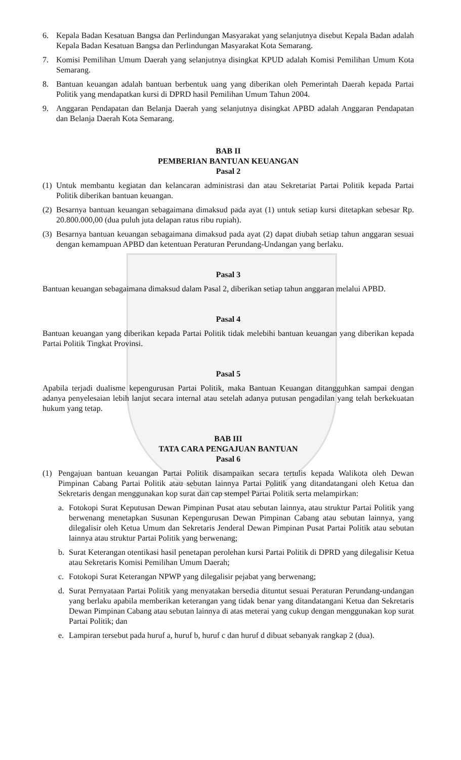6. Kepala Badan Kesatuan Bangsa dan Perlindungan Masyarakat yang selanjutnya disebut Kepala Badan adalah Kepala Badan Kesatuan Bangsa dan Perlindungan Masyarakat Kota Semarang.
7. Komisi Pemilihan Umum Daerah yang selanjutnya disingkat KPUD adalah Komisi Pemilihan Umum Kota Semarang.
8. Bantuan keuangan adalah bantuan berbentuk uang yang diberikan oleh Pemerintah Daerah kepada Partai Politik yang mendapatkan kursi di DPRD hasil Pemilihan Umum Tahun 2004.
9. Anggaran Pendapatan dan Belanja Daerah yang selanjutnya disingkat APBD adalah Anggaran Pendapatan dan Belanja Daerah Kota Semarang.
BAB II
PEMBERIAN BANTUAN KEUANGAN
Pasal 2
(1) Untuk membantu kegiatan dan kelancaran administrasi dan atau Sekretariat Partai Politik kepada Partai Politik diberikan bantuan keuangan.
(2) Besarnya bantuan keuangan sebagaimana dimaksud pada ayat (1) untuk setiap kursi ditetapkan sebesar Rp. 20.800.000,00 (dua puluh juta delapan ratus ribu rupiah).
(3) Besarnya bantuan keuangan sebagaimana dimaksud pada ayat (2) dapat diubah setiap tahun anggaran sesuai dengan kemampuan APBD dan ketentuan Peraturan Perundang-Undangan yang berlaku.
Pasal 3
Bantuan keuangan sebagaimana dimaksud dalam Pasal 2, diberikan setiap tahun anggaran melalui APBD.
Pasal 4
Bantuan keuangan yang diberikan kepada Partai Politik tidak melebihi bantuan keuangan yang diberikan kepada Partai Politik Tingkat Provinsi.
Pasal 5
Apabila terjadi dualisme kepengurusan Partai Politik, maka Bantuan Keuangan ditangguhkan sampai dengan adanya penyelesaian lebih lanjut secara internal atau setelah adanya putusan pengadilan yang telah berkekuatan hukum yang tetap.
BAB III
TATA CARA PENGAJUAN BANTUAN
Pasal 6
(1) Pengajuan bantuan keuangan Partai Politik disampaikan secara tertulis kepada Walikota oleh Dewan Pimpinan Cabang Partai Politik atau sebutan lainnya Partai Politik yang ditandatangani oleh Ketua dan Sekretaris dengan menggunakan kop surat dan cap stempel Partai Politik serta melampirkan:
a. Fotokopi Surat Keputusan Dewan Pimpinan Pusat atau sebutan lainnya, atau struktur Partai Politik yang berwenang menetapkan Susunan Kepengurusan Dewan Pimpinan Cabang atau sebutan lainnya, yang dilegalisir oleh Ketua Umum dan Sekretaris Jenderal Dewan Pimpinan Pusat Partai Politik atau sebutan lainnya atau struktur Partai Politik yang berwenang;
b. Surat Keterangan otentikasi hasil penetapan perolehan kursi Partai Politik di DPRD yang dilegalisir Ketua atau Sekretaris Komisi Pemilihan Umum Daerah;
c. Fotokopi Surat Keterangan NPWP yang dilegalisir pejabat yang berwenang;
d. Surat Pernyataan Partai Politik yang menyatakan bersedia dituntut sesuai Peraturan Perundang-undangan yang berlaku apabila memberikan keterangan yang tidak benar yang ditandatangani Ketua dan Sekretaris Dewan Pimpinan Cabang atau sebutan lainnya di atas meterai yang cukup dengan menggunakan kop surat Partai Politik; dan
e. Lampiran tersebut pada huruf a, huruf b, huruf c dan huruf d dibuat sebanyak rangkap 2 (dua).